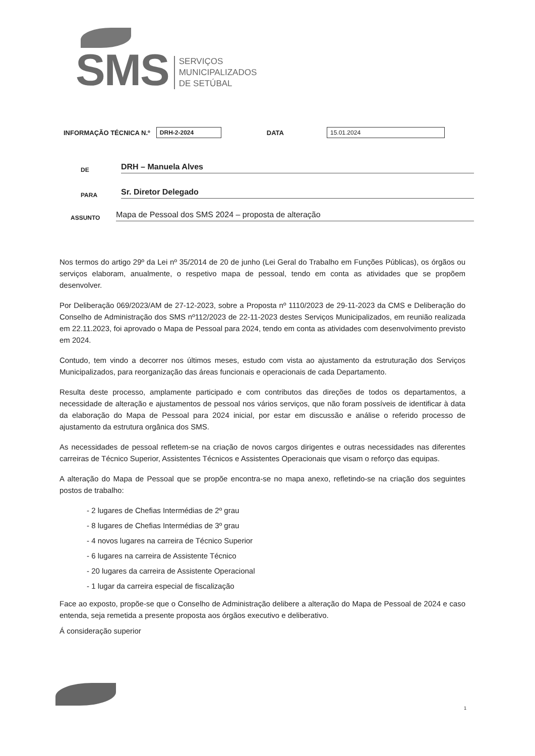SMS
SERVIÇOS
MUNICIPALIZADOS
DE SETÚBAL
INFORMAÇÃO TÉCNICA N.º DRH-2-2024 DATA 15.01.2024
DE DRH – Manuela Alves
PARA Sr. Diretor Delegado
ASSUNTO Mapa de Pessoal dos SMS 2024 – proposta de alteração
Nos termos do artigo 29º da Lei nº 35/2014 de 20 de junho (Lei Geral do Trabalho em Funções Públicas), os órgãos ou serviços elaboram, anualmente, o respetivo mapa de pessoal, tendo em conta as atividades que se propõem desenvolver.
Por Deliberação 069/2023/AM de 27-12-2023, sobre a Proposta nº 1110/2023 de 29-11-2023 da CMS e Deliberação do Conselho de Administração dos SMS nº112/2023 de 22-11-2023 destes Serviços Municipalizados, em reunião realizada em 22.11.2023, foi aprovado o Mapa de Pessoal para 2024, tendo em conta as atividades com desenvolvimento previsto em 2024.
Contudo, tem vindo a decorrer nos últimos meses, estudo com vista ao ajustamento da estruturação dos Serviços Municipalizados, para reorganização das áreas funcionais e operacionais de cada Departamento.
Resulta deste processo, amplamente participado e com contributos das direções de todos os departamentos, a necessidade de alteração e ajustamentos de pessoal nos vários serviços, que não foram possíveis de identificar à data da elaboração do Mapa de Pessoal para 2024 inicial, por estar em discussão e análise o referido processo de ajustamento da estrutura orgânica dos SMS.
As necessidades de pessoal refletem-se na criação de novos cargos dirigentes e outras necessidades nas diferentes carreiras de Técnico Superior, Assistentes Técnicos e Assistentes Operacionais que visam o reforço das equipas.
A alteração do Mapa de Pessoal que se propõe encontra-se no mapa anexo, refletindo-se na criação dos seguintes postos de trabalho:
- 2 lugares de Chefias Intermédias de 2º grau
- 8 lugares de Chefias Intermédias de 3º grau
- 4 novos lugares na carreira de Técnico Superior
- 6 lugares na carreira de Assistente Técnico
- 20 lugares da carreira de Assistente Operacional
- 1 lugar da carreira especial de fiscalização
Face ao exposto, propõe-se que o Conselho de Administração delibere a alteração do Mapa de Pessoal de 2024 e caso entenda, seja remetida a presente proposta aos órgãos executivo e deliberativo.
Á consideração superior
1